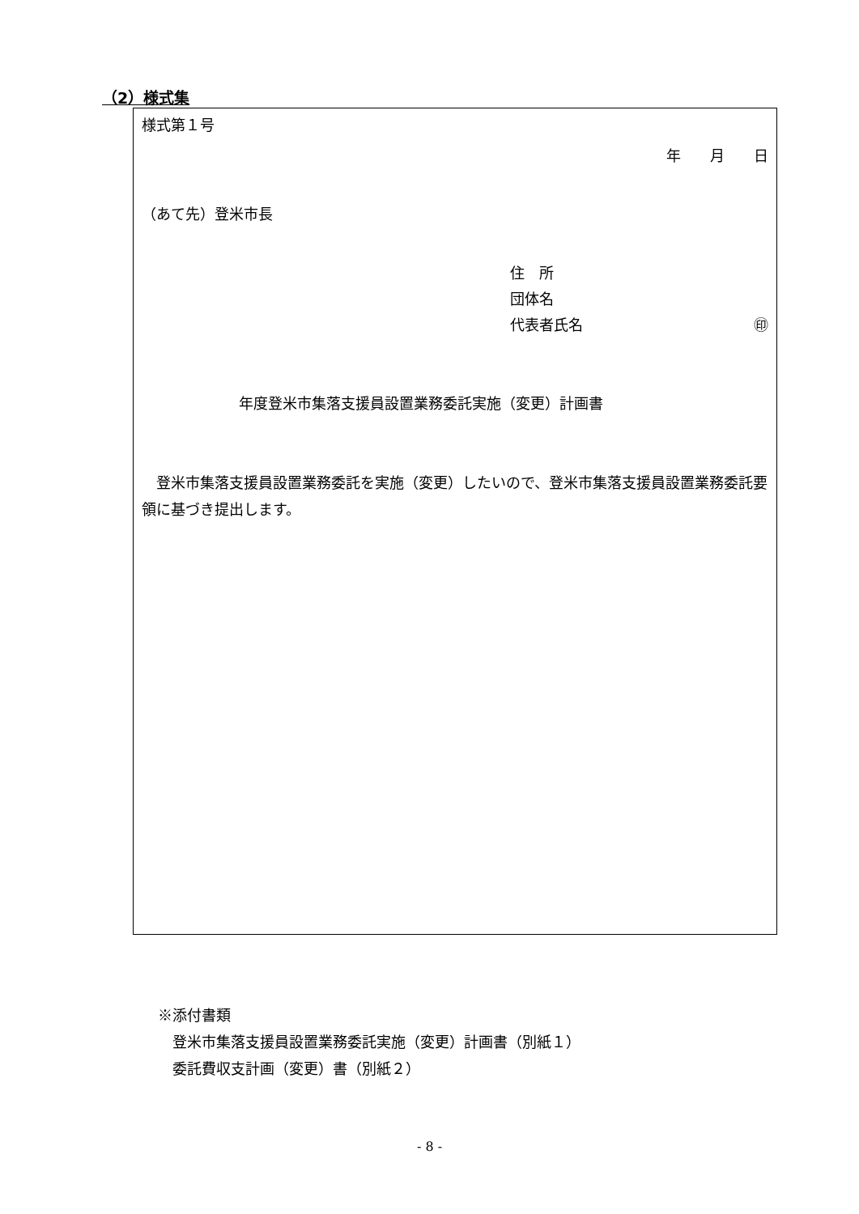（2）様式集
様式第１号
年　　月　　日
（あて先）登米市長
住　所
団体名
代表者氏名 ㊞
年度登米市集落支援員設置業務委託実施（変更）計画書
　登米市集落支援員設置業務委託を実施（変更）したいので、登米市集落支援員設置業務委託要領に基づき提出します。
※添付書類
　登米市集落支援員設置業務委託実施（変更）計画書（別紙１）
　委託費収支計画（変更）書（別紙２）
- 8 -